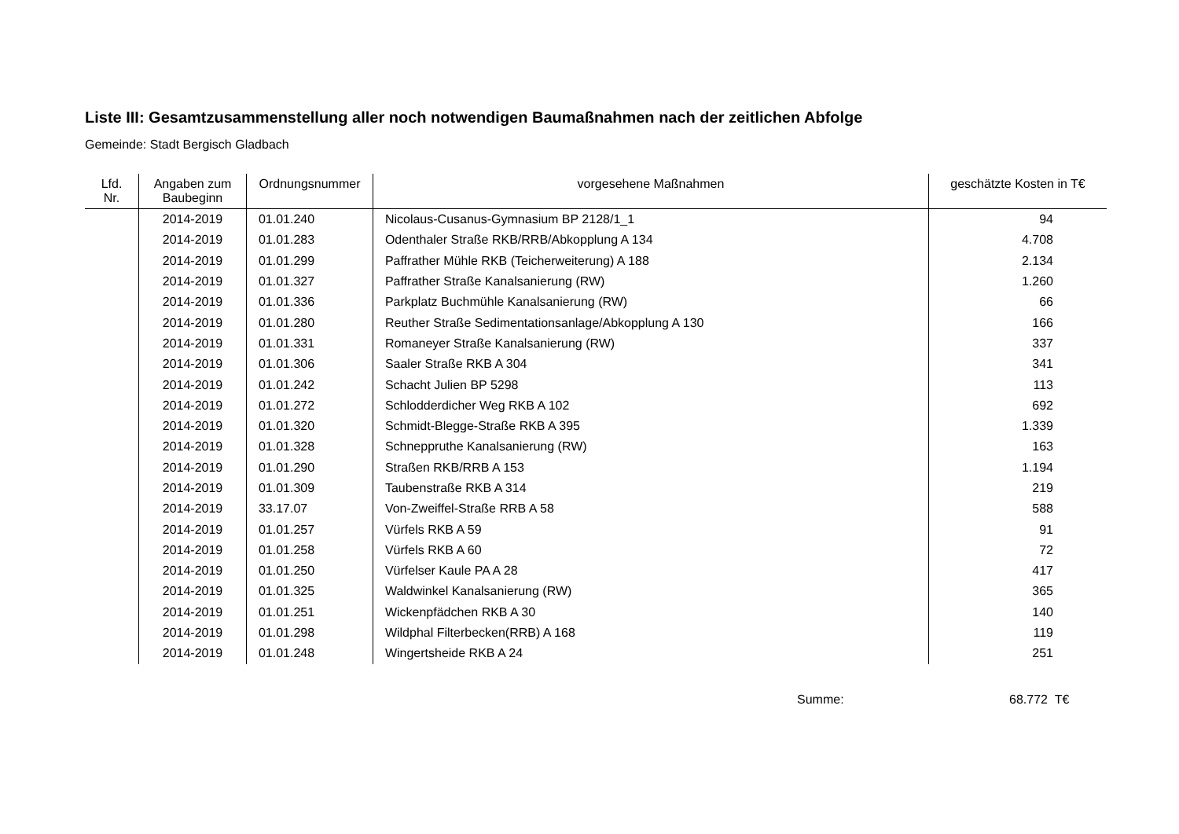Liste III: Gesamtzusammenstellung aller noch notwendigen Baumaßnahmen nach der zeitlichen Abfolge
Gemeinde: Stadt Bergisch Gladbach
| Lfd. Nr. | Angaben zum Baubeginn | Ordnungsnummer | vorgesehene Maßnahmen | geschätzte Kosten in T€ |
| --- | --- | --- | --- | --- |
| | 2014-2019 | 01.01.240 | Nicolaus-Cusanus-Gymnasium BP 2128/1_1 | 94 |
| | 2014-2019 | 01.01.283 | Odenthaler Straße RKB/RRB/Abkopplung A 134 | 4.708 |
| | 2014-2019 | 01.01.299 | Paffrather Mühle RKB (Teicherweiterung) A 188 | 2.134 |
| | 2014-2019 | 01.01.327 | Paffrather Straße Kanalsanierung (RW) | 1.260 |
| | 2014-2019 | 01.01.336 | Parkplatz Buchmühle Kanalsanierung (RW) | 66 |
| | 2014-2019 | 01.01.280 | Reuther Straße Sedimentationsanlage/Abkopplung A 130 | 166 |
| | 2014-2019 | 01.01.331 | Romaneyer Straße Kanalsanierung (RW) | 337 |
| | 2014-2019 | 01.01.306 | Saaler Straße RKB A 304 | 341 |
| | 2014-2019 | 01.01.242 | Schacht Julien BP 5298 | 113 |
| | 2014-2019 | 01.01.272 | Schlodderdicher Weg RKB A 102 | 692 |
| | 2014-2019 | 01.01.320 | Schmidt-Blegge-Straße RKB A 395 | 1.339 |
| | 2014-2019 | 01.01.328 | Schneppruthe Kanalsanierung (RW) | 163 |
| | 2014-2019 | 01.01.290 | Straßen RKB/RRB A 153 | 1.194 |
| | 2014-2019 | 01.01.309 | Taubenstraße RKB A 314 | 219 |
| | 2014-2019 | 33.17.07 | Von-Zweiffel-Straße RRB A 58 | 588 |
| | 2014-2019 | 01.01.257 | Vürfels RKB A 59 | 91 |
| | 2014-2019 | 01.01.258 | Vürfels RKB A 60 | 72 |
| | 2014-2019 | 01.01.250 | Vürfelser Kaule PA A 28 | 417 |
| | 2014-2019 | 01.01.325 | Waldwinkel Kanalsanierung (RW) | 365 |
| | 2014-2019 | 01.01.251 | Wickenpfädchen RKB A 30 | 140 |
| | 2014-2019 | 01.01.298 | Wildphal Filterbecken(RRB) A 168 | 119 |
| | 2014-2019 | 01.01.248 | Wingertsheide RKB A 24 | 251 |
Summe: 68.772 T€